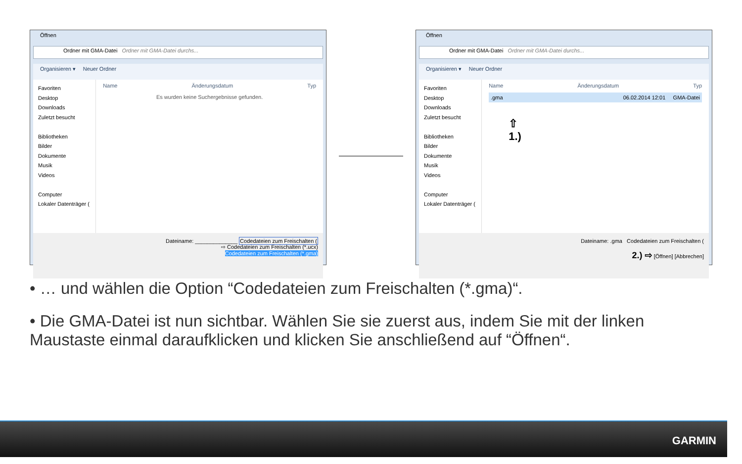Öffnen
Ordner mit GMA-Datei Ordner mit GMA-Datei durchs...
Organisieren ▾ Neuer Ordner
Favoriten
Desktop
Downloads
Zuletzt besucht
Bibliotheken
Bilder
Dokumente
Musik
Videos
Computer
Lokaler Datenträger (
Name Änderungsdatum Typ
Es wurden keine Suchergebnisse gefunden.
Dateiname: ______________ Codedateien zum Freischalten (
⇨ Codedateien zum Freischalten (*.ucx)
Codedateien zum Freischalten (*.gma)
Öffnen
Ordner mit GMA-Datei Ordner mit GMA-Datei durchs...
Organisieren ▾ Neuer Ordner
Favoriten
Desktop
Downloads
Zuletzt besucht
Bibliotheken
Bilder
Dokumente
Musik
Videos
Computer
Lokaler Datenträger (
Name Änderungsdatum Typ
.gma 06.02.2014 12:01 GMA-Datei
⇧
1.)
Dateiname: .gma Codedateien zum Freischalten (
2.) ⇨ [Öffnen] [Abbrechen]
• … und wählen die Option “Codedateien zum Freischalten (*.gma)“.
• Die GMA-Datei ist nun sichtbar. Wählen Sie sie zuerst aus, indem Sie mit der linken Maustaste einmal daraufklicken und klicken Sie anschließend auf “Öffnen“.
GARMIN